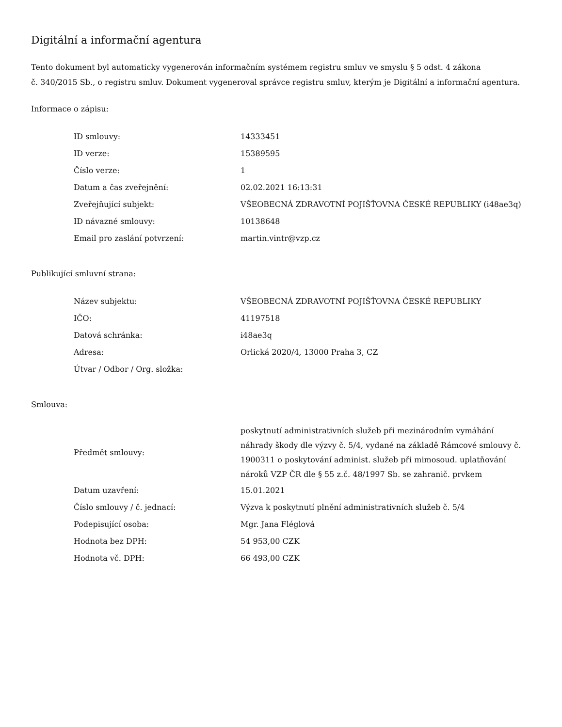Digitální a informační agentura
Tento dokument byl automaticky vygenerován informačním systémem registru smluv ve smyslu § 5 odst. 4 zákona
č. 340/2015 Sb., o registru smluv. Dokument vygeneroval správce registru smluv, kterým je Digitální a informační agentura.
Informace o zápisu:
| ID smlouvy: | 14333451 |
| ID verze: | 15389595 |
| Číslo verze: | 1 |
| Datum a čas zveřejnění: | 02.02.2021 16:13:31 |
| Zveřejňující subjekt: | VŠEOBECNÁ ZDRAVOTNÍ POJIŠŤOVNA ČESKÉ REPUBLIKY (i48ae3q) |
| ID návazné smlouvy: | 10138648 |
| Email pro zaslání potvrzení: | martin.vintr@vzp.cz |
Publikující smluvní strana:
| Název subjektu: | VŠEOBECNÁ ZDRAVOTNÍ POJIŠŤOVNA ČESKÉ REPUBLIKY |
| IČO: | 41197518 |
| Datová schránka: | i48ae3q |
| Adresa: | Orlická 2020/4, 13000 Praha 3, CZ |
| Útvar / Odbor / Org. složka: | |
Smlouva:
| Předmět smlouvy: | poskytnutí administrativních služeb při mezinárodním vymáhání náhrady škody dle výzvy č. 5/4, vydané na základě Rámcové smlouvy č. 1900311 o poskytování administ. služeb při mimosoud. uplatňování nároků VZP ČR dle § 55 z.č. 48/1997 Sb. se zahranič. prvkem |
| Datum uzavření: | 15.01.2021 |
| Číslo smlouvy / č. jednací: | Výzva k poskytnutí plnění administrativních služeb č. 5/4 |
| Podepisující osoba: | Mgr. Jana Fléglová |
| Hodnota bez DPH: | 54 953,00 CZK |
| Hodnota vč. DPH: | 66 493,00 CZK |